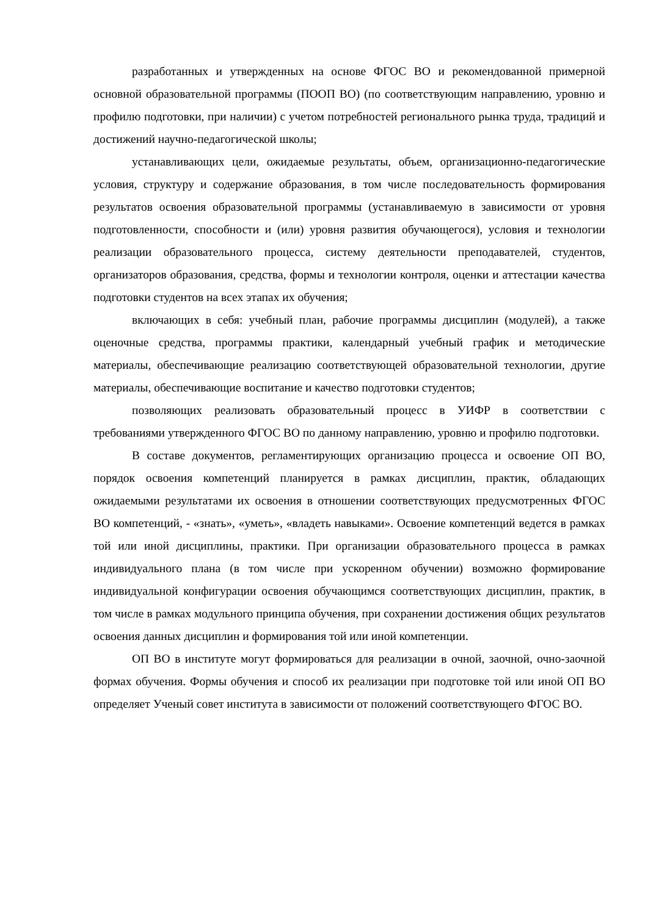разработанных и утвержденных на основе ФГОС ВО и рекомендованной примерной основной образовательной программы (ПООП ВО) (по соответствующим направлению, уровню и профилю подготовки, при наличии) с учетом потребностей регионального рынка труда, традиций и достижений научно-педагогической школы;
устанавливающих цели, ожидаемые результаты, объем, организационно-педагогические условия, структуру и содержание образования, в том числе последовательность формирования результатов освоения образовательной программы (устанавливаемую в зависимости от уровня подготовленности, способности и (или) уровня развития обучающегося), условия и технологии реализации образовательного процесса, систему деятельности преподавателей, студентов, организаторов образования, средства, формы и технологии контроля, оценки и аттестации качества подготовки студентов на всех этапах их обучения;
включающих в себя: учебный план, рабочие программы дисциплин (модулей), а также оценочные средства, программы практики, календарный учебный график и методические материалы, обеспечивающие реализацию соответствующей образовательной технологии, другие материалы, обеспечивающие воспитание и качество подготовки студентов;
позволяющих реализовать образовательный процесс в УИФР в соответствии с требованиями утвержденного ФГОС ВО по данному направлению, уровню и профилю подготовки.
В составе документов, регламентирующих организацию процесса и освоение ОП ВО, порядок освоения компетенций планируется в рамках дисциплин, практик, обладающих ожидаемыми результатами их освоения в отношении соответствующих предусмотренных ФГОС ВО компетенций, - «знать», «уметь», «владеть навыками». Освоение компетенций ведется в рамках той или иной дисциплины, практики. При организации образовательного процесса в рамках индивидуального плана (в том числе при ускоренном обучении) возможно формирование индивидуальной конфигурации освоения обучающимся соответствующих дисциплин, практик, в том числе в рамках модульного принципа обучения, при сохранении достижения общих результатов освоения данных дисциплин и формирования той или иной компетенции.
ОП ВО в институте могут формироваться для реализации в очной, заочной, очно-заочной формах обучения. Формы обучения и способ их реализации при подготовке той или иной ОП ВО определяет Ученый совет института в зависимости от положений соответствующего ФГОС ВО.